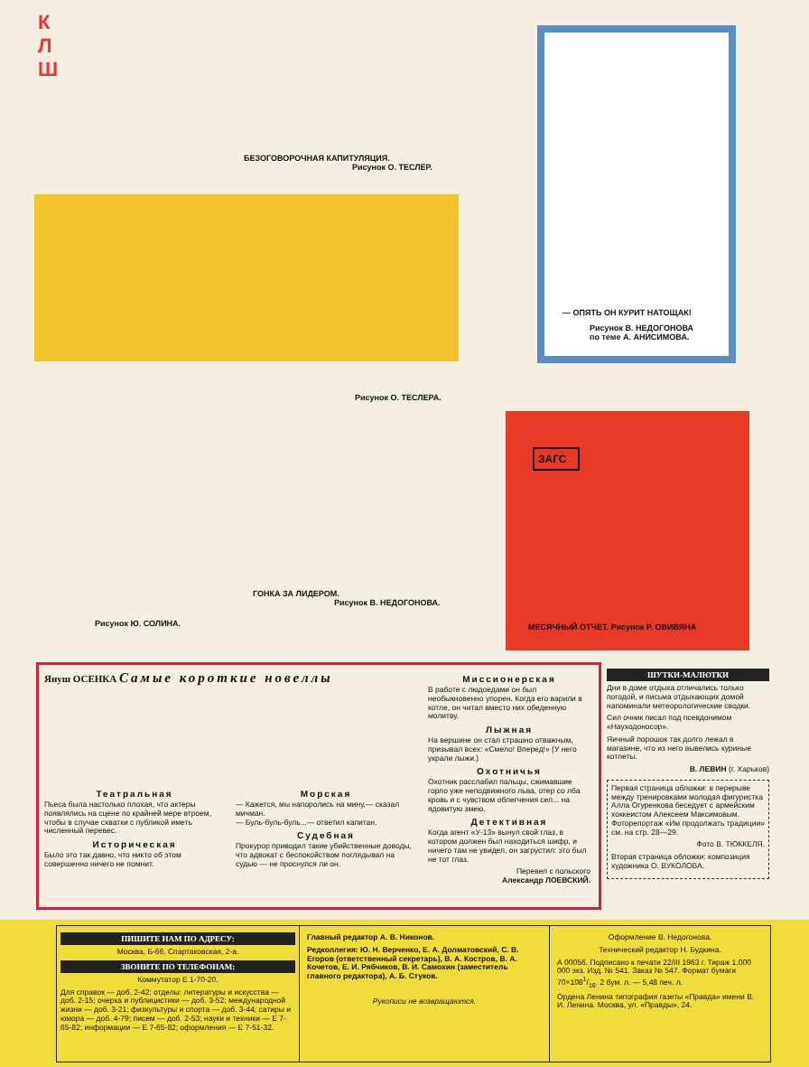К
Л
Ш
БЕЗОГОВОРОЧНАЯ КАПИТУЛЯЦИЯ.
Рисунок О. ТЕСЛЕР.
— ОПЯТЬ ОН КУРИТ НАТОЩАК!
Рисунок В. НЕДОГОНОВА
по теме А. АНИСИМОВА.
Рисунок О. ТЕСЛЕРА.
ЗАГС
МЕСЯЧНЫЙ ОТЧЕТ. Рисунок Р. ОВИВЯНА
ГОНКА ЗА ЛИДЕРОМ.
Рисунок В. НЕДОГОНОВА.
Рисунок Ю. СОЛИНА.
Януш ОСЕНКА Самые короткие новеллы
Театральная
Пьеса была настолько плохая, что актеры появлялись на сцене по крайней мере втроем, чтобы в случае схватки с публикой иметь численный перевес.
Историческая
Было это так давно, что никто об этом совершенно ничего не помнит.
Морская
— Кажется, мы напоролись на мину,— сказал мичман.
— Буль-буль-буль...— ответил капитан.
Судебная
Прокурор приводил такие убийственные доводы, что адвокат с беспокойством поглядывал на судью — не проснулся ли он.
Миссионерская
В работе с людоедами он был необыкновенно упорен. Когда его варили в котле, он читал вместо них обеденную молитву.
Лыжная
На вершине он стал страшно отважным, призывал всех: «Смело! Вперед!» (У него украли лыжи.)
Охотничья
Охотник расслабил пальцы, сжимавшие горло уже неподвижного льва, отер со лба кровь и с чувством облегчения сел... на ядовитую змею.
Детективная
Когда агент «У-13» вынул свой глаз, в котором должен был находиться шифр, и ничего там не увидел, он загрустил: это был не тот глаз.
Перевел с польского
Александр ЛОЕВСКИЙ.
ШУТКИ-МАЛЮТКИ
Дни в доме отдыха отличались только погодой, и письма отдыхающих домой напоминали метеорологические сводки.
Сил очник писал под псевдонимом «Науходоносор».
Яичный порошок так долго лежал в магазине, что из него вывелись куриные котлеты.
В. ЛЕВИН (г. Харьков)
Первая страница обложки: в перерыве между тренировками молодая фигуристка Алла Огуренкова беседует с армейским хоккеистом Алексеем Максимовым. Фоторепортаж «Им продолжать традиции» см. на стр. 28—29.
Фото В. ТЮККЕЛЯ.
Вторая страница обложки: композиция художника О. ВУКОЛОВА.
ПИШИТЕ НАМ ПО АДРЕСУ:
Москва, Б-66, Спартаковская, 2-а.
ЗВОНИТЕ ПО ТЕЛЕФОНАМ:
Коммутатор Е 1-70-20.
Для справок — доб. 2-42; отделы: литературы и искусства — доб. 2-15; очерка и публицистики — доб. 3-52; международной жизни — доб. 3-21; физкультуры и спорта — доб. 3-44; сатиры и юмора — доб. 4-79; писем — доб. 2-53; науки и техники — Е 7-65-82; информации — Е 7-65-82; оформления — Е 7-51-32.
Главный редактор А. В. Никонов.
Редколлегия: Ю. Н. Верченко, Е. А. Долматовский, С. В. Егоров (ответственный секретарь), В. А. Костров, В. А. Кочетов, Е. И. Рябчиков, В. И. Самохин (заместитель главного редактора), А. Б. Стуков.
Рукописи не возвращаются.
Оформление В. Недогонова.
Технический редактор Н. Будкина.
А 00056. Подписано к печати 22/III 1963 г. Тираж 1.000 000 экз. Изд. № 541. Заказ № 547. Формат бумаги 70×1081/16. 2 бум. л. — 5,48 печ. л.
Ордена Ленина типография газеты «Правда» имени В. И. Ленина. Москва, ул. «Правды», 24.